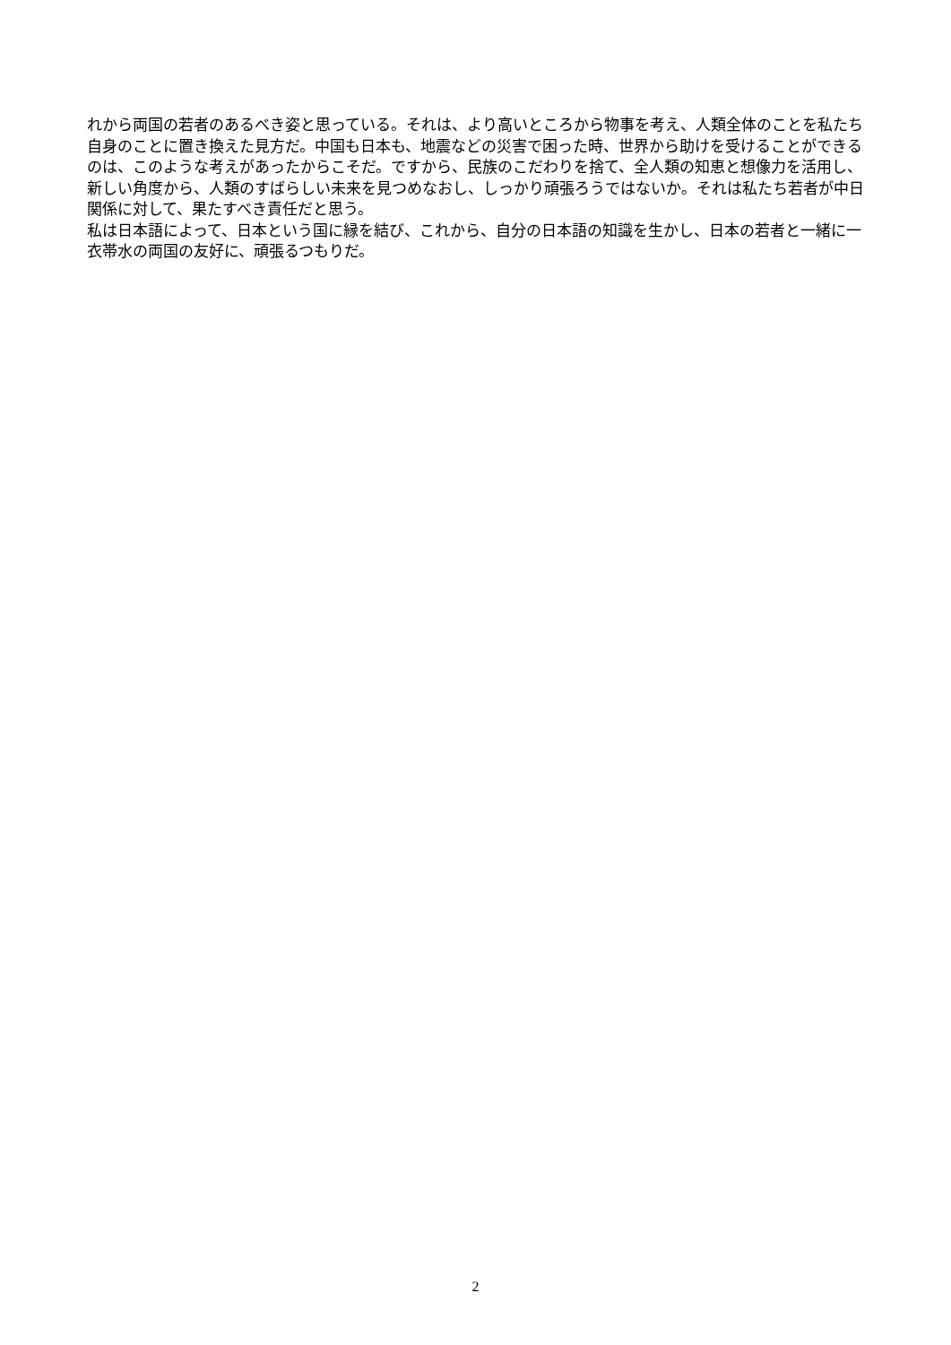れから両国の若者のあるべき姿と思っている。それは、より高いところから物事を考え、人類全体のことを私たち自身のことに置き換えた見方だ。中国も日本も、地震などの災害で困った時、世界から助けを受けることができるのは、このような考えがあったからこそだ。ですから、民族のこだわりを捨て、全人類の知恵と想像力を活用し、新しい角度から、人類のすばらしい未来を見つめなおし、しっかり頑張ろうではないか。それは私たち若者が中日関係に対して、果たすべき責任だと思う。
私は日本語によって、日本という国に縁を結び、これから、自分の日本語の知識を生かし、日本の若者と一緒に一衣帯水の両国の友好に、頑張るつもりだ。
2